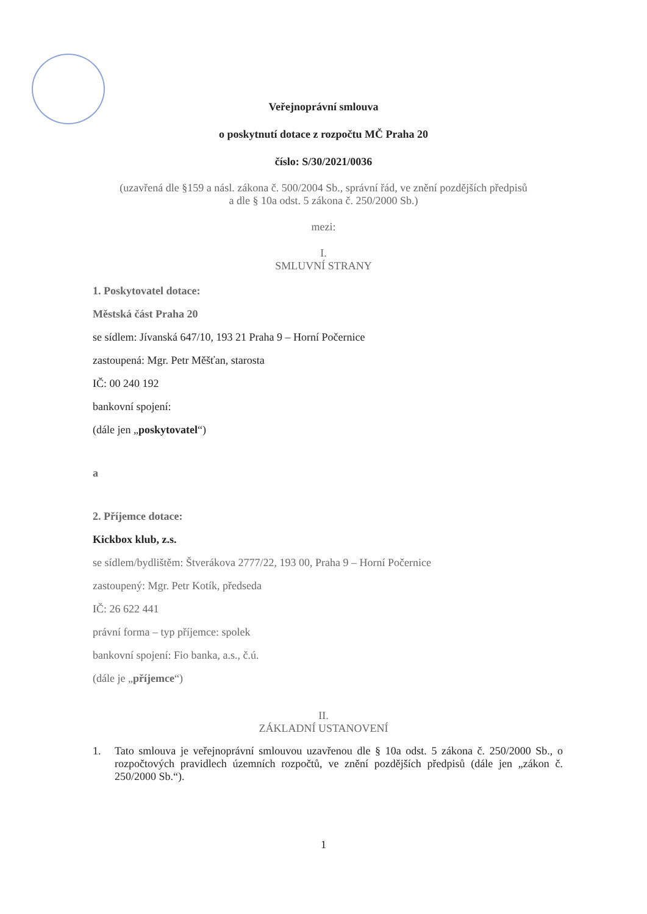Veřejnoprávní smlouva
o poskytnutí dotace z rozpočtu MČ Praha 20
číslo: S/30/2021/0036
(uzavřená dle §159 a násl. zákona č. 500/2004 Sb., správní řád, ve znění pozdějších předpisů
a dle § 10a odst. 5 zákona č. 250/2000 Sb.)
mezi:
I.
SMLUVNÍ STRANY
1. Poskytovatel dotace:
Městská část Praha 20
se sídlem: Jívanská 647/10, 193 21 Praha 9 – Horní Počernice
zastoupená: Mgr. Petr Měšťan, starosta
IČ: 00 240 192
bankovní spojení:
(dále jen „poskytovatel“)
a
2. Příjemce dotace:
Kickbox klub, z.s.
se sídlem/bydlištěm: Štverákova 2777/22, 193 00, Praha 9 – Horní Počernice
zastoupený: Mgr. Petr Kotík, předseda
IČ: 26 622 441
právní forma – typ příjemce: spolek
bankovní spojení: Fio banka, a.s., č.ú.
(dále je „příjemce“)
II.
ZÁKLADNÍ USTANOVENÍ
1. Tato smlouva je veřejnoprávní smlouvou uzavřenou dle § 10a odst. 5 zákona č. 250/2000 Sb., o rozpočtových pravidlech územních rozpočtů, ve znění pozdějších předpisů (dále jen „zákon č. 250/2000 Sb.“).
1